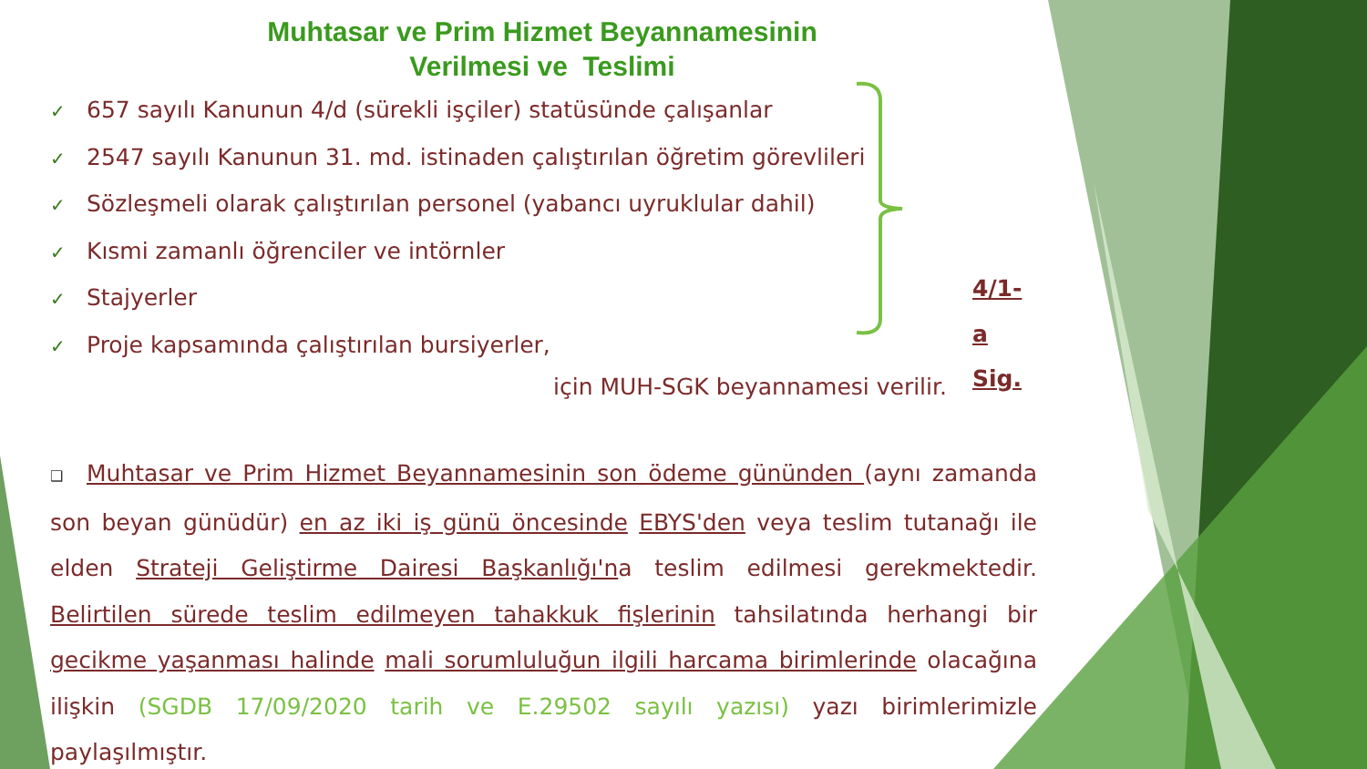Muhtasar ve Prim Hizmet Beyannamesinin
Verilmesi ve Teslimi
✓ 657 sayılı Kanunun 4/d (sürekli işçiler) statüsünde çalışanlar
✓ 2547 sayılı Kanunun 31. md. istinaden çalıştırılan öğretim görevlileri
✓ Sözleşmeli olarak çalıştırılan personel (yabancı uyruklular dahil)
✓ Kısmi zamanlı öğrenciler ve intörnler
✓ Stajyerler
✓ Proje kapsamında çalıştırılan bursiyerler,
4/1-a Sig.
için MUH-SGK beyannamesi verilir.
❑ Muhtasar ve Prim Hizmet Beyannamesinin son ödeme gününden (aynı zamanda son beyan günüdür) en az iki iş günü öncesinde EBYS'den veya teslim tutanağı ile elden Strateji Geliştirme Dairesi Başkanlığı'na teslim edilmesi gerekmektedir. Belirtilen sürede teslim edilmeyen tahakkuk fişlerinin tahsilatında herhangi bir gecikme yaşanması halinde mali sorumluluğun ilgili harcama birimlerinde olacağına ilişkin (SGDB 17/09/2020 tarih ve E.29502 sayılı yazısı) yazı birimlerimizle paylaşılmıştır.